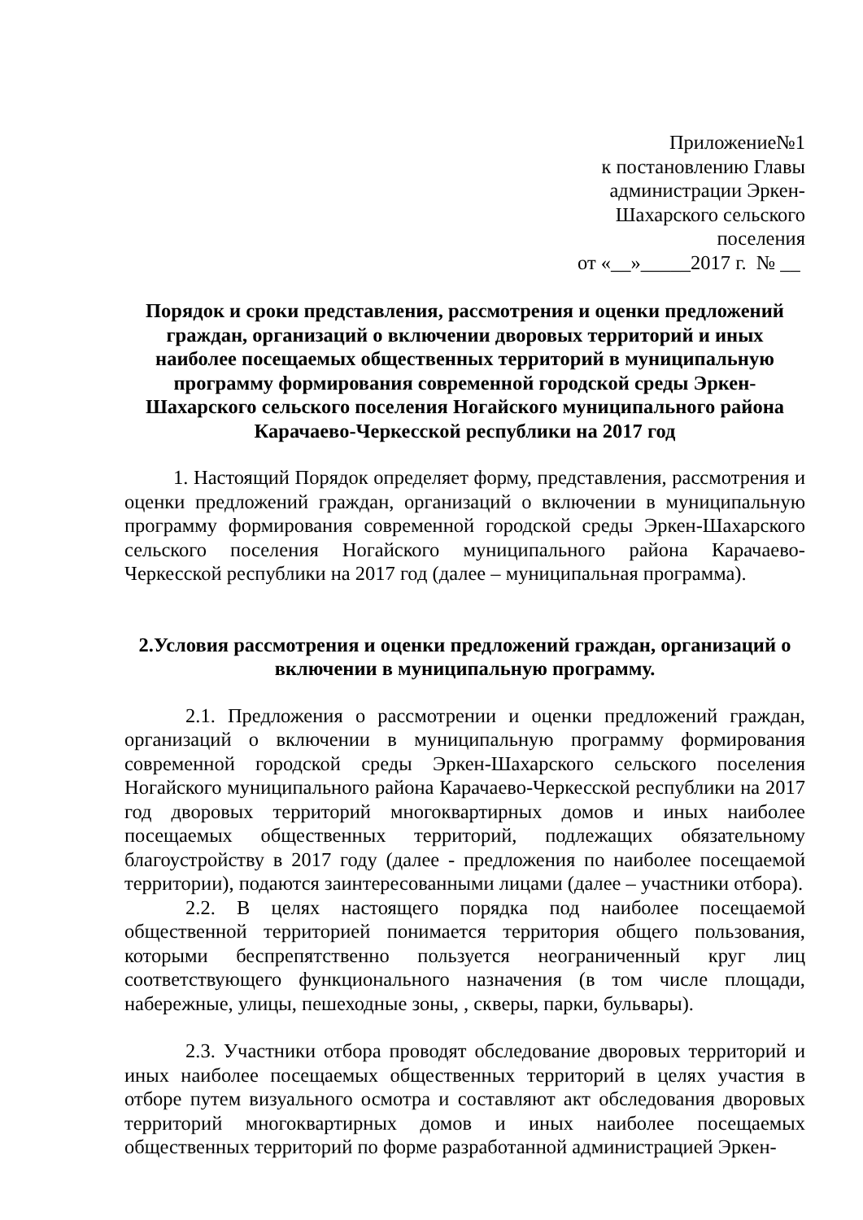Приложение№1
к постановлению Главы
администрации Эркен-
Шахарского сельского
поселения
от «__»_____2017 г. № __
Порядок и сроки представления, рассмотрения и оценки предложений граждан, организаций о включении дворовых территорий и иных наиболее посещаемых общественных территорий в муниципальную программу формирования современной городской среды Эркен-Шахарского сельского поселения Ногайского муниципального района Карачаево-Черкесской республики на 2017 год
1. Настоящий Порядок определяет форму, представления, рассмотрения и оценки предложений граждан, организаций о включении в муниципальную программу формирования современной городской среды Эркен-Шахарского сельского поселения Ногайского муниципального района Карачаево-Черкесской республики на 2017 год (далее – муниципальная программа).
2.Условия рассмотрения и оценки предложений граждан, организаций о включении в муниципальную программу.
2.1. Предложения о рассмотрении и оценки предложений граждан, организаций о включении в муниципальную программу формирования современной городской среды Эркен-Шахарского сельского поселения Ногайского муниципального района Карачаево-Черкесской республики на 2017 год дворовых территорий многоквартирных домов и иных наиболее посещаемых общественных территорий, подлежащих обязательному благоустройству в 2017 году (далее - предложения по наиболее посещаемой территории), подаются заинтересованными лицами (далее – участники отбора).
2.2. В целях настоящего порядка под наиболее посещаемой общественной территорией понимается территория общего пользования, которыми беспрепятственно пользуется неограниченный круг лиц соответствующего функционального назначения (в том числе площади, набережные, улицы, пешеходные зоны, , скверы, парки, бульвары).
2.3. Участники отбора проводят обследование дворовых территорий и иных наиболее посещаемых общественных территорий в целях участия в отборе путем визуального осмотра и составляют акт обследования дворовых территорий многоквартирных домов и иных наиболее посещаемых общественных территорий по форме разработанной администрацией Эркен-